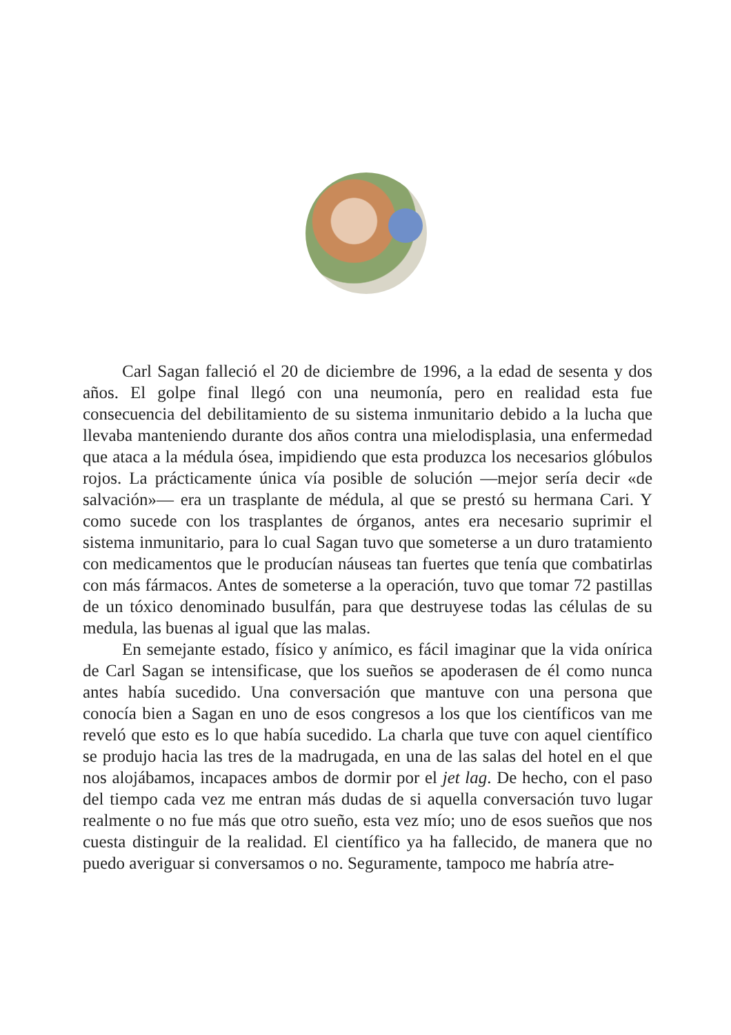Carl Sagan falleció el 20 de diciembre de 1996, a la edad de sesenta y dos años. El golpe final llegó con una neumonía, pero en realidad esta fue consecuencia del debilitamiento de su sistema inmunitario debido a la lucha que llevaba manteniendo durante dos años contra una mielodisplasia, una enfermedad que ataca a la médula ósea, impidiendo que esta produzca los necesarios glóbulos rojos. La prácticamente única vía posible de solución —mejor sería decir «de salvación»— era un trasplante de médula, al que se prestó su hermana Cari. Y como sucede con los trasplantes de órganos, antes era necesario suprimir el sistema inmunitario, para lo cual Sagan tuvo que someterse a un duro tratamiento con medicamentos que le producían náuseas tan fuertes que tenía que combatirlas con más fármacos. Antes de someterse a la operación, tuvo que tomar 72 pastillas de un tóxico denominado busulfán, para que destruyese todas las células de su medula, las buenas al igual que las malas.
En semejante estado, físico y anímico, es fácil imaginar que la vida onírica de Carl Sagan se intensificase, que los sueños se apoderasen de él como nunca antes había sucedido. Una conversación que mantuve con una persona que conocía bien a Sagan en uno de esos congresos a los que los científicos van me reveló que esto es lo que había sucedido. La charla que tuve con aquel científico se produjo hacia las tres de la madrugada, en una de las salas del hotel en el que nos alojábamos, incapaces ambos de dormir por el jet lag. De hecho, con el paso del tiempo cada vez me entran más dudas de si aquella conversación tuvo lugar realmente o no fue más que otro sueño, esta vez mío; uno de esos sueños que nos cuesta distinguir de la realidad. El científico ya ha fallecido, de manera que no puedo averiguar si conversamos o no. Seguramente, tampoco me habría atre-